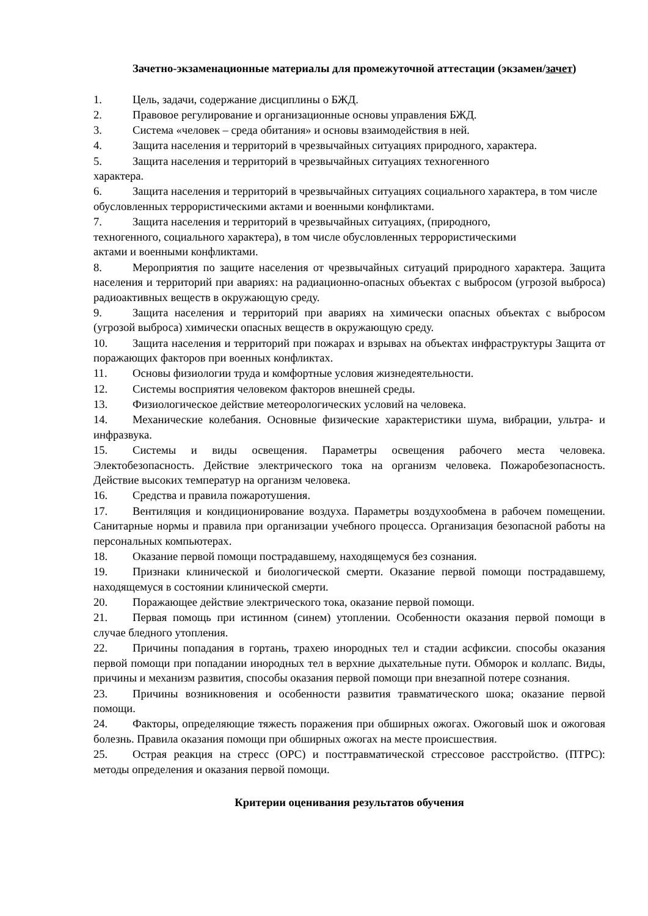Зачетно-экзаменационные материалы для промежуточной аттестации (экзамен/зачет)
1. Цель, задачи, содержание дисциплины о БЖД.
2. Правовое регулирование и организационные основы управления БЖД.
3. Система «человек – среда обитания» и основы взаимодействия в ней.
4. Защита населения и территорий в чрезвычайных ситуациях природного, характера.
5. Защита населения и территорий в чрезвычайных ситуациях техногенного
характера.
6. Защита населения и территорий в чрезвычайных ситуациях социального характера, в том числе обусловленных террористическими актами и военными конфликтами.
7. Защита населения и территорий в чрезвычайных ситуациях, (природного,
техногенного, социального характера), в том числе обусловленных террористическими
актами и военными конфликтами.
8. Мероприятия по защите населения от чрезвычайных ситуаций природного характера. Защита населения и территорий при авариях: на радиационно-опасных объектах с выбросом (угрозой выброса) радиоактивных веществ в окружающую среду.
9. Защита населения и территорий при авариях на химически опасных объектах с выбросом (угрозой выброса) химически опасных веществ в окружающую среду.
10. Защита населения и территорий при пожарах и взрывах на объектах инфраструктуры Защита от поражающих факторов при военных конфликтах.
11. Основы физиологии труда и комфортные условия жизнедеятельности.
12. Системы восприятия человеком факторов внешней среды.
13. Физиологическое действие метеорологических условий на человека.
14. Механические колебания. Основные физические характеристики шума, вибрации, ультра- и инфразвука.
15. Системы и виды освещения. Параметры освещения рабочего места человека. Электобезопасность. Действие электрического тока на организм человека. Пожаробезопасность. Действие высоких температур на организм человека.
16. Средства и правила пожаротушения.
17. Вентиляция и кондиционирование воздуха. Параметры воздухообмена в рабочем помещении. Санитарные нормы и правила при организации учебного процесса. Организация безопасной работы на персональных компьютерах.
18. Оказание первой помощи пострадавшему, находящемуся без сознания.
19. Признаки клинической и биологической смерти. Оказание первой помощи пострадавшему, находящемуся в состоянии клинической смерти.
20. Поражающее действие электрического тока, оказание первой помощи.
21. Первая помощь при истинном (синем) утоплении. Особенности оказания первой помощи в случае бледного утопления.
22. Причины попадания в гортань, трахею инородных тел и стадии асфиксии. способы оказания первой помощи при попадании инородных тел в верхние дыхательные пути. Обморок и коллапс. Виды, причины и механизм развития, способы оказания первой помощи при внезапной потере сознания.
23. Причины возникновения и особенности развития травматического шока; оказание первой помощи.
24. Факторы, определяющие тяжесть поражения при обширных ожогах. Ожоговый шок и ожоговая болезнь. Правила оказания помощи при обширных ожогах на месте происшествия.
25. Острая реакция на стресс (ОРС) и посттравматической стрессовое расстройство. (ПТРС): методы определения и оказания первой помощи.
Критерии оценивания результатов обучения